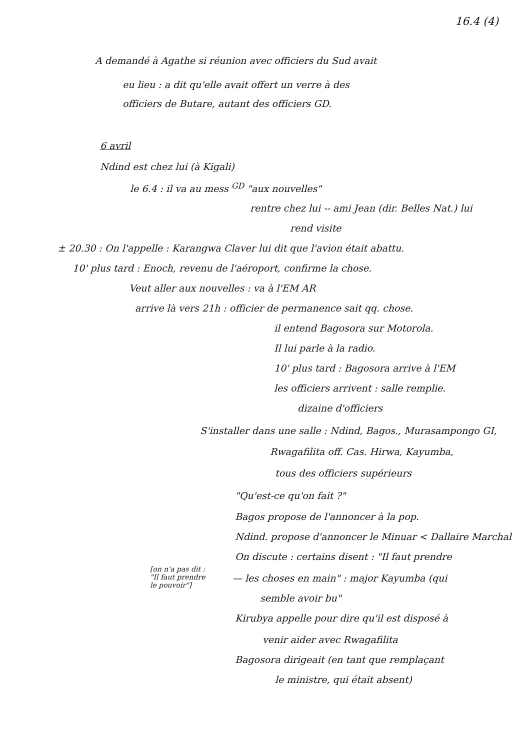16.4 (4)
A demandé à Agathe si réunion avec officiers du Sud avait
eu lieu : a dit qu'elle avait offert un verre à des
officiers de Butare, autant des officiers GD.
6 avril
Ndind est chez lui (à Kigali)
le 6.4 : il va au mess <sup>GD</sup> "aux nouvelles"
rentre chez lui -- ami Jean (dir. Belles Nat.) lui
rend visite
± 20.30 : On l'appelle : Karangwa Claver lui dit que l'avion était abattu.
10' plus tard : Enoch, revenu de l'aéroport, confirme la chose.
Veut aller aux nouvelles : va à l'EM AR
arrive là vers 21h : officier de permanence sait qq. chose.
il entend Bagosora sur Motorola.
Il lui parle à la radio.
10' plus tard : Bagosora arrive à l'EM
les officiers arrivent : salle remplie.
dizaine d'officiers
S'installer dans une salle : Ndind, Bagos., Murasampongo GI,
Rwagafilita off. Cas. Hirwa, Kayumba,
tous des officiers supérieurs
"Qu'est-ce qu'on fait ?"
Bagos propose de l'annoncer à la pop.
Ndind. propose d'annoncer le Minuar < Dallaire Marchal
On discute : certains disent : "Il faut prendre
[on n'a pas dit :
"Il faut prendre
le pouvoir"]
— les choses en main" : major Kayumba (qui
semble avoir bu"
Kirubya appelle pour dire qu'il est disposé à
venir aider avec Rwagafilita
Bagosora dirigeait (en tant que remplaçant
le ministre, qui était absent)